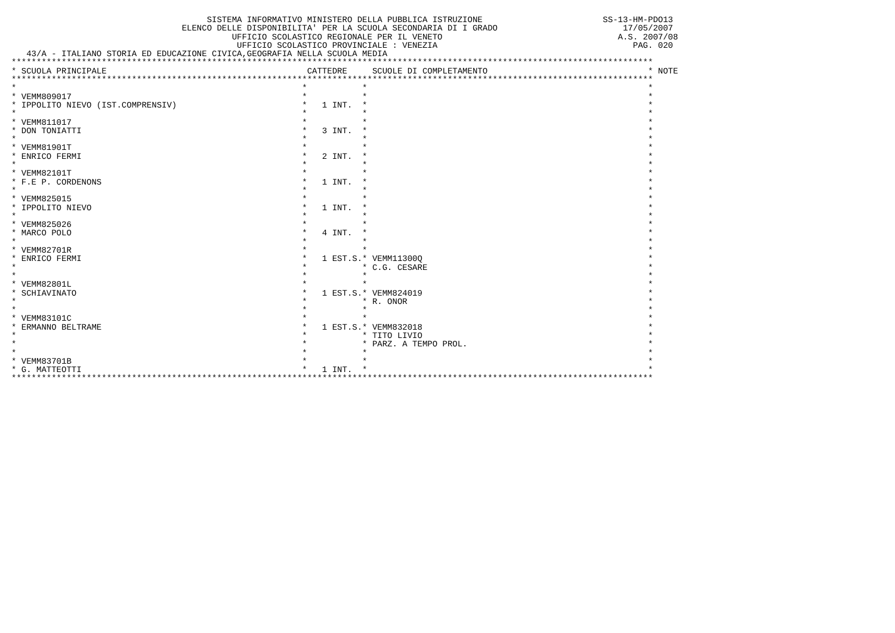SISTEMA INFORMATIVO MINISTERO DELLA PUBBLICA ISTRUZIONE                        SS-13-HM-PDO13
                                  ELENCO DELLE DISPONIBILITA' PER LA SCUOLA SECONDARIA DI I GRADO                         17/05/2007
                                            UFFICIO SCOLASTICO REGIONALE PER IL VENETO                                   A.S. 2007/08
                                             UFFICIO SCOLASTICO PROVINCIALE : VENEZIA                                       PAG. 020
   43/A - ITALIANO STORIA ED EDUCAZIONE CIVICA,GEOGRAFIA NELLA SCUOLA MEDIA
| ******************************************************************************************************************************** | | | |
| --- | --- | --- | --- |
| * SCUOLA PRINCIPALE | CATTEDRE | SCUOLE DI COMPLETAMENTO | * NOTE |
| ******************************************************************************************************************************** | | | |
| * | * | * | * |
| * VEMM809017 | * | * | * |
| * IPPOLITO NIEVO (IST.COMPRENSIV) | * 1 INT. | * | * |
| * | * | * | * |
| * VEMM811017 | * | * | * |
| * DON TONIATTI | * 3 INT. | * | * |
| * | * | * | * |
| * VEMM81901T | * | * | * |
| * ENRICO FERMI | * 2 INT. | * | * |
| * | * | * | * |
| * VEMM82101T | * | * | * |
| * F.E P. CORDENONS | * 1 INT. | * | * |
| * | * | * | * |
| * VEMM825015 | * | * | * |
| * IPPOLITO NIEVO | * 1 INT. | * | * |
| * | * | * | * |
| * VEMM825026 | * | * | * |
| * MARCO POLO | * 4 INT. | * | * |
| * | * | * | * |
| * VEMM82701R | * | * | * |
| * ENRICO FERMI | * 1 EST.S. | * VEMM11300Q | * |
| * | * | * C.G. CESARE | * |
| * | * | * | * |
| * VEMM82801L | * | * | * |
| * SCHIAVINATO | * 1 EST.S. | * VEMM824019 | * |
| * | * | * R. ONOR | * |
| * | * | * | * |
| * VEMM83101C | * | * | * |
| * ERMANNO BELTRAME | * 1 EST.S. | * VEMM832018 | * |
| * | * | * TITO LIVIO | * |
| * | * | * PARZ. A TEMPO PROL. | * |
| * | * | * | * |
| * VEMM83701B | * | * | * |
| * G. MATTEOTTI | * 1 INT. | * | * |
| ******************************************************************************************************************************** | | | |